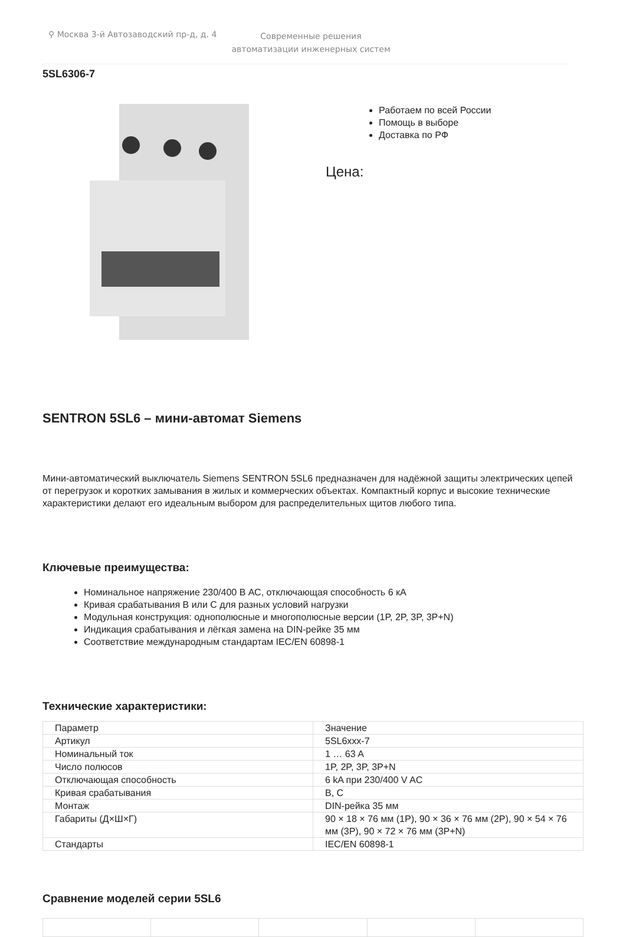⚲ Москва 3-й Автозаводский пр-д, д. 4
Современные решения
автоматизации инженерных систем
5SL6306-7
Работаем по всей России
Помощь в выборе
Доставка по РФ
Цена:
SENTRON 5SL6 – мини‑автомат Siemens
Мини‑автоматический выключатель Siemens SENTRON 5SL6 предназначен для надёжной защиты электрических цепей от перегрузок и коротких замывания в жилых и коммерческих объектах. Компактный корпус и высокие технические характеристики делают его идеальным выбором для распределительных щитов любого типа.
Ключевые преимущества:
Номинальное напряжение 230/400 В АС, отключающая способность 6 кА
Кривая срабатывания B или C для разных условий нагрузки
Модульная конструкция: однополюсные и многополюсные версии (1P, 2P, 3P, 3P+N)
Индикация срабатывания и лёгкая замена на DIN‑рейке 35 мм
Соответствие международным стандартам IEC/EN 60898‑1
Технические характеристики:
| Параметр | Значение |
| Артикул | 5SL6xxx‑7 |
| Номинальный ток | 1 … 63 A |
| Число полюсов | 1P, 2P, 3P, 3P+N |
| Отключающая способность | 6 kA при 230/400 V AC |
| Кривая срабатывания | B, C |
| Монтаж | DIN‑рейка 35 мм |
| Габариты (Д×Ш×Г) | 90 × 18 × 76 мм (1P), 90 × 36 × 76 мм (2P), 90 × 54 × 76 мм (3P), 90 × 72 × 76 мм (3P+N) |
| Стандарты | IEC/EN 60898‑1 |
Сравнение моделей серии 5SL6